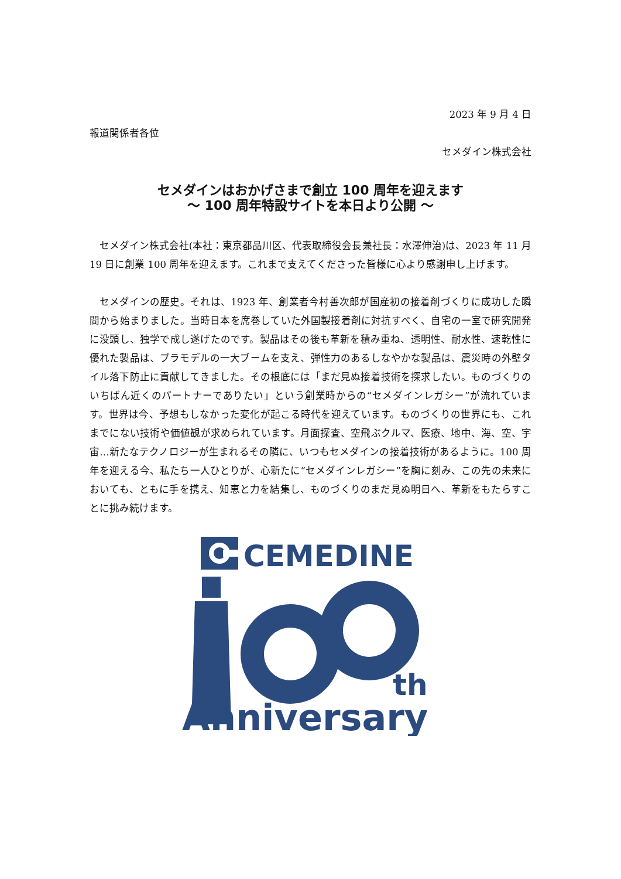2023 年 9 月 4 日
報道関係者各位
セメダイン株式会社
セメダインはおかげさまで創立 100 周年を迎えます
～ 100 周年特設サイトを本日より公開 ～
セメダイン株式会社(本社：東京都品川区、代表取締役会長兼社長：水澤伸治)は、2023 年 11 月 19 日に創業 100 周年を迎えます。これまで支えてくださった皆様に心より感謝申し上げます。
セメダインの歴史。それは、1923 年、創業者今村善次郎が国産初の接着剤づくりに成功した瞬間から始まりました。当時日本を席巻していた外国製接着剤に対抗すべく、自宅の一室で研究開発に没頭し、独学で成し遂げたのです。製品はその後も革新を積み重ね、透明性、耐水性、速乾性に優れた製品は、プラモデルの一大ブームを支え、弾性力のあるしなやかな製品は、震災時の外壁タイル落下防止に貢献してきました。その根底には「まだ見ぬ接着技術を探求したい。ものづくりのいちばん近くのパートナーでありたい」という創業時からの“セメダインレガシー”が流れています。世界は今、予想もしなかった変化が起こる時代を迎えています。ものづくりの世界にも、これまでにない技術や価値観が求められています。月面探査、空飛ぶクルマ、医療、地中、海、空、宇宙…新たなテクノロジーが生まれるその隣に、いつもセメダインの接着技術があるように。100 周年を迎える今、私たち一人ひとりが、心新たに“セメダインレガシー”を胸に刻み、この先の未来においても、ともに手を携え、知恵と力を結集し、ものづくりのまだ見ぬ明日へ、革新をもたらすことに挑み続けます。
CEMEDINE
th
Anniversary